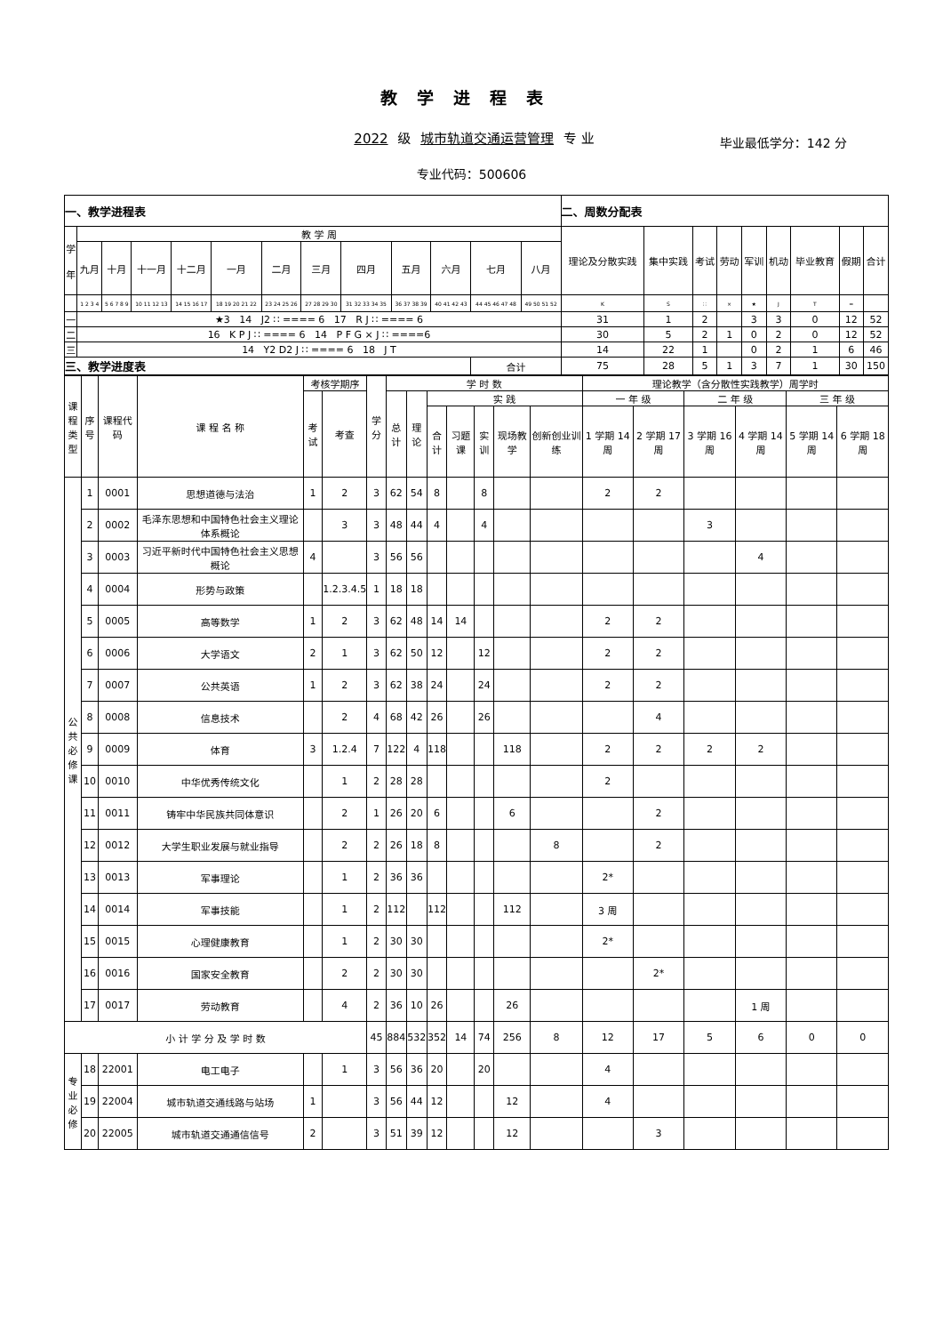教学进程表
2022 级 城市轨道交通运营管理 专 业 毕业最低学分：142 分
专业代码：500606
| 一、教学进程表 | | | | | | | | | | | | | 二、周数分配表 | | | | | | | | |
| 学 年 | 教 学 周 | | | | | | | | | | | | 理论及分散实践 | 集中实践 | 考试 | 劳动 | 军训 | 机动 | 毕业教育 | 假期 | 合计 |
| | 九月 | 十月 | 十一月 | 十二月 | 一月 | 二月 | 三月 | 四月 | 五月 | 六月 | 七月 | 八月 | | | | | | | | | |
| | 1 2 3 4 | 5 6 7 8 9 | 10 11 12 13 | 14 15 16 17 | 18 19 20 21 22 | 23 24 25 26 | 27 28 29 30 | 31 32 33 34 35 | 36 37 38 39 | 40 41 42 43 | 44 45 46 47 48 | 49 50 51 52 | K | S | ∷ | × | ★ | J | T | = | |
| 一 | ★3 14 J2 ∷ ==== 6 17 R J ∷ ==== 6 | | | | | | | | | | | | 31 | 1 | 2 | | 3 | 3 | 0 | 12 | 52 |
| 二 | 16 K P J ∷ ==== 6 14 P F G × J ∷ ====6 | | | | | | | | | | | | 30 | 5 | 2 | 1 | 0 | 2 | 0 | 12 | 52 |
| 三 | 14 Y2 D2 J ∷ ==== 6 18 J T | | | | | | | | | | | | 14 | 22 | 1 | | 0 | 2 | 1 | 6 | 46 |
| 三、教学进度表 | | | | | | | | | | | 合计 | | 75 | 28 | 5 | 1 | 3 | 7 | 1 | 30 | 150 |
| 课程类型 | 序号 | 课程代码 | 课 程 名 称 | 考核学期序 | | 学分 | 学 时 数 | | | | | | | 理论教学（含分散性实践教学）周学时 | | | | | |
| | | | | 考试 | 考查 | | 总计 | 理论 | 实 践 | | | | | 一 年 级 | | 二 年 级 | | 三 年 级 | |
| | | | | | | | | | 合计 | 习题课 | 实训 | 现场教学 | 创新创业训练 | 1 学期 14 周 | 2 学期 17 周 | 3 学期 16 周 | 4 学期 14 周 | 5 学期 14 周 | 6 学期 18 周 |
| 公共必修课 | 1 | 0001 | 思想道德与法治 | 1 | 2 | 3 | 62 | 54 | 8 | | 8 | | | 2 | 2 | | | | |
| | 2 | 0002 | 毛泽东思想和中国特色社会主义理论体系概论 | | 3 | 3 | 48 | 44 | 4 | | 4 | | | | | 3 | | | |
| | 3 | 0003 | 习近平新时代中国特色社会主义思想概论 | 4 | | 3 | 56 | 56 | | | | | | | | | 4 | | |
| | 4 | 0004 | 形势与政策 | | 1.2.3.4.5 | 1 | 18 | 18 | | | | | | | | | | | |
| | 5 | 0005 | 高等数学 | 1 | 2 | 3 | 62 | 48 | 14 | 14 | | | | 2 | 2 | | | | |
| | 6 | 0006 | 大学语文 | 2 | 1 | 3 | 62 | 50 | 12 | | 12 | | | 2 | 2 | | | | |
| | 7 | 0007 | 公共英语 | 1 | 2 | 3 | 62 | 38 | 24 | | 24 | | | 2 | 2 | | | | |
| | 8 | 0008 | 信息技术 | | 2 | 4 | 68 | 42 | 26 | | 26 | | | | 4 | | | | |
| | 9 | 0009 | 体育 | 3 | 1.2.4 | 7 | 122 | 4 | 118 | | | 118 | | 2 | 2 | 2 | 2 | | |
| | 10 | 0010 | 中华优秀传统文化 | | 1 | 2 | 28 | 28 | | | | | | 2 | | | | | |
| | 11 | 0011 | 铸牢中华民族共同体意识 | | 2 | 1 | 26 | 20 | 6 | | | 6 | | | 2 | | | | |
| | 12 | 0012 | 大学生职业发展与就业指导 | | 2 | 2 | 26 | 18 | 8 | | | | 8 | | 2 | | | | |
| | 13 | 0013 | 军事理论 | | 1 | 2 | 36 | 36 | | | | | | 2* | | | | | |
| | 14 | 0014 | 军事技能 | | 1 | 2 | 112 | | 112 | | | 112 | | 3 周 | | | | | |
| | 15 | 0015 | 心理健康教育 | | 1 | 2 | 30 | 30 | | | | | | 2* | | | | | |
| | 16 | 0016 | 国家安全教育 | | 2 | 2 | 30 | 30 | | | | | | | 2* | | | | |
| | 17 | 0017 | 劳动教育 | | 4 | 2 | 36 | 10 | 26 | | | 26 | | | | | 1 周 | | |
| 小 计 学 分 及 学 时 数 | | | | | | 45 | 884 | 532 | 352 | 14 | 74 | 256 | 8 | 12 | 17 | 5 | 6 | 0 | 0 |
| 专业必修 | 18 | 22001 | 电工电子 | | 1 | 3 | 56 | 36 | 20 | | 20 | | | 4 | | | | | |
| | 19 | 22004 | 城市轨道交通线路与站场 | 1 | | 3 | 56 | 44 | 12 | | | 12 | | 4 | | | | | |
| | 20 | 22005 | 城市轨道交通通信信号 | 2 | | 3 | 51 | 39 | 12 | | | 12 | | | 3 | | | | |